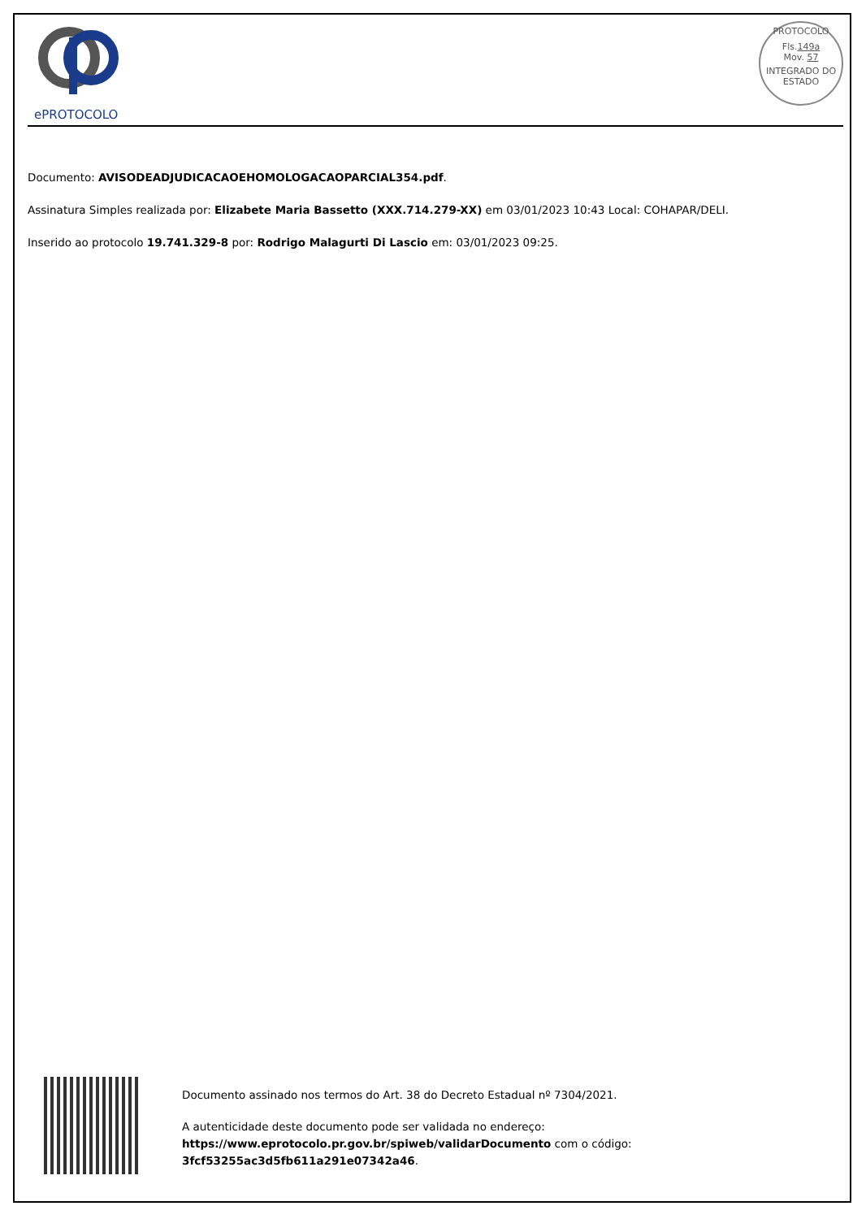ePROTOCOLO
PROTOCOLO
Fls.149a
Mov. 57
INTEGRADO DO ESTADO
Documento: AVISODEADJUDICACAOEHOMOLOGACAOPARCIAL354.pdf.
Assinatura Simples realizada por: Elizabete Maria Bassetto (XXX.714.279-XX) em 03/01/2023 10:43 Local: COHAPAR/DELI.
Inserido ao protocolo 19.741.329-8 por: Rodrigo Malagurti Di Lascio em: 03/01/2023 09:25.
Documento assinado nos termos do Art. 38 do Decreto Estadual nº 7304/2021.
A autenticidade deste documento pode ser validada no endereço:
https://www.eprotocolo.pr.gov.br/spiweb/validarDocumento com o código:
3fcf53255ac3d5fb611a291e07342a46.